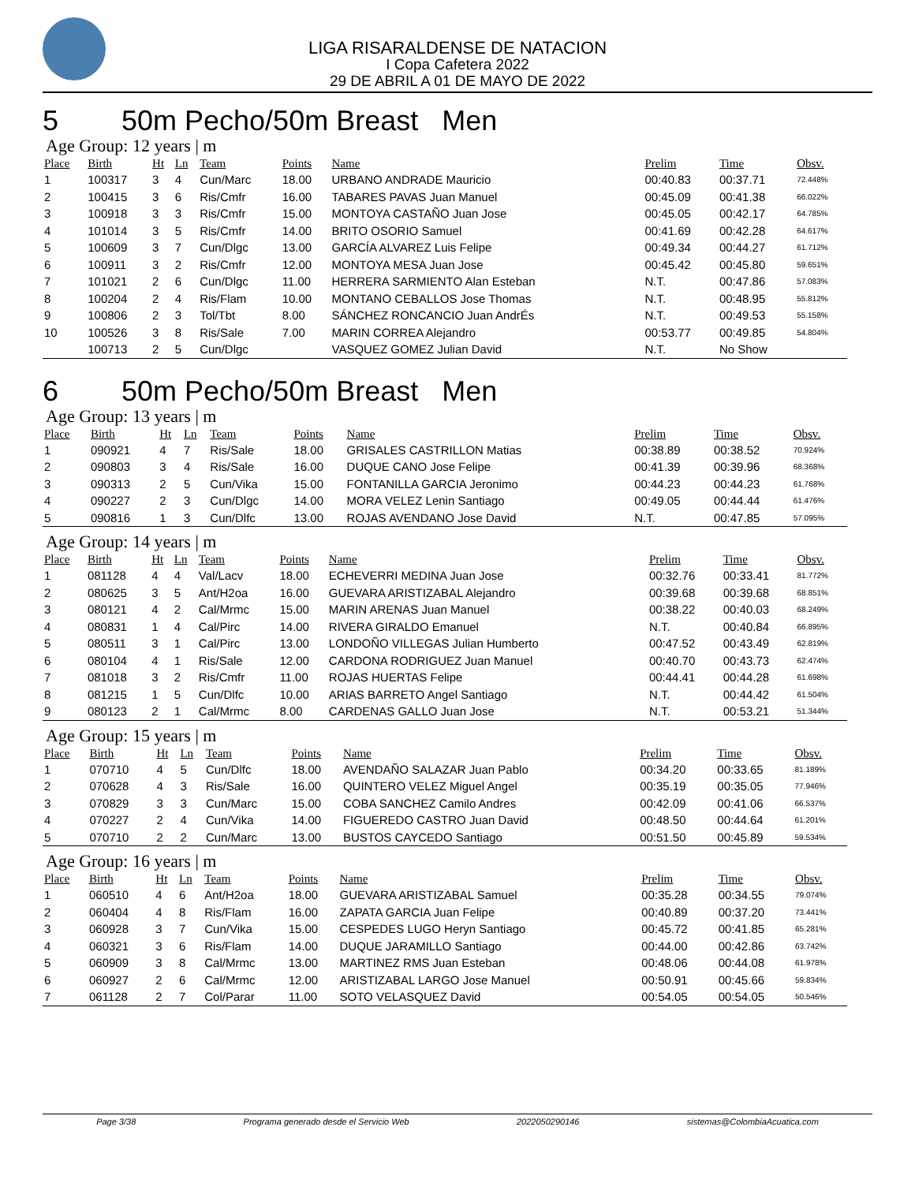LIGA RISARALDENSE DE NATACION
I Copa Cafetera 2022
29 DE ABRIL A 01 DE MAYO DE 2022
5 50m Pecho/50m Breast Men
Age Group: 12 years | m
| Place | Birth | Ht | Ln | Team | Points | Name | Prelim | Time | Obsv. |
| --- | --- | --- | --- | --- | --- | --- | --- | --- | --- |
| 1 | 100317 | 3 | 4 | Cun/Marc | 18.00 | URBANO ANDRADE Mauricio | 00:40.83 | 00:37.71 | 72.448% |
| 2 | 100415 | 3 | 6 | Ris/Cmfr | 16.00 | TABARES PAVAS Juan Manuel | 00:45.09 | 00:41.38 | 66.022% |
| 3 | 100918 | 3 | 3 | Ris/Cmfr | 15.00 | MONTOYA CASTAÑO Juan Jose | 00:45.05 | 00:42.17 | 64.785% |
| 4 | 101014 | 3 | 5 | Ris/Cmfr | 14.00 | BRITO OSORIO Samuel | 00:41.69 | 00:42.28 | 64.617% |
| 5 | 100609 | 3 | 7 | Cun/Dlgc | 13.00 | GARCÍA ALVAREZ Luis Felipe | 00:49.34 | 00:44.27 | 61.712% |
| 6 | 100911 | 3 | 2 | Ris/Cmfr | 12.00 | MONTOYA MESA Juan Jose | 00:45.42 | 00:45.80 | 59.651% |
| 7 | 101021 | 2 | 6 | Cun/Dlgc | 11.00 | HERRERA SARMIENTO Alan Esteban | N.T. | 00:47.86 | 57.083% |
| 8 | 100204 | 2 | 4 | Ris/Flam | 10.00 | MONTANO CEBALLOS Jose Thomas | N.T. | 00:48.95 | 55.812% |
| 9 | 100806 | 2 | 3 | Tol/Tbt | 8.00 | SÁNCHEZ RONCANCIO Juan AndrÉs | N.T. | 00:49.53 | 55.158% |
| 10 | 100526 | 3 | 8 | Ris/Sale | 7.00 | MARIN CORREA Alejandro | 00:53.77 | 00:49.85 | 54.804% |
| | 100713 | 2 | 5 | Cun/Dlgc | | VASQUEZ GOMEZ Julian David | N.T. | No Show | |
6 50m Pecho/50m Breast Men
Age Group: 13 years | m
| Place | Birth | Ht | Ln | Team | Points | Name | Prelim | Time | Obsv. |
| --- | --- | --- | --- | --- | --- | --- | --- | --- | --- |
| 1 | 090921 | 4 | 7 | Ris/Sale | 18.00 | GRISALES CASTRILLON Matias | 00:38.89 | 00:38.52 | 70.924% |
| 2 | 090803 | 3 | 4 | Ris/Sale | 16.00 | DUQUE CANO Jose Felipe | 00:41.39 | 00:39.96 | 68.368% |
| 3 | 090313 | 2 | 5 | Cun/Vika | 15.00 | FONTANILLA GARCIA Jeronimo | 00:44.23 | 00:44.23 | 61.768% |
| 4 | 090227 | 2 | 3 | Cun/Dlgc | 14.00 | MORA VELEZ Lenin Santiago | 00:49.05 | 00:44.44 | 61.476% |
| 5 | 090816 | 1 | 3 | Cun/Dlfc | 13.00 | ROJAS AVENDANO Jose David | N.T. | 00:47.85 | 57.095% |
Age Group: 14 years | m
| Place | Birth | Ht | Ln | Team | Points | Name | Prelim | Time | Obsv. |
| --- | --- | --- | --- | --- | --- | --- | --- | --- | --- |
| 1 | 081128 | 4 | 4 | Val/Lacv | 18.00 | ECHEVERRI MEDINA Juan Jose | 00:32.76 | 00:33.41 | 81.772% |
| 2 | 080625 | 3 | 5 | Ant/H2oa | 16.00 | GUEVARA ARISTIZABAL Alejandro | 00:39.68 | 00:39.68 | 68.851% |
| 3 | 080121 | 4 | 2 | Cal/Mrmc | 15.00 | MARIN ARENAS Juan Manuel | 00:38.22 | 00:40.03 | 68.249% |
| 4 | 080831 | 1 | 4 | Cal/Pirc | 14.00 | RIVERA GIRALDO Emanuel | N.T. | 00:40.84 | 66.895% |
| 5 | 080511 | 3 | 1 | Cal/Pirc | 13.00 | LONDOÑO VILLEGAS Julian Humberto | 00:47.52 | 00:43.49 | 62.819% |
| 6 | 080104 | 4 | 1 | Ris/Sale | 12.00 | CARDONA RODRIGUEZ Juan Manuel | 00:40.70 | 00:43.73 | 62.474% |
| 7 | 081018 | 3 | 2 | Ris/Cmfr | 11.00 | ROJAS HUERTAS Felipe | 00:44.41 | 00:44.28 | 61.698% |
| 8 | 081215 | 1 | 5 | Cun/Dlfc | 10.00 | ARIAS BARRETO Angel Santiago | N.T. | 00:44.42 | 61.504% |
| 9 | 080123 | 2 | 1 | Cal/Mrmc | 8.00 | CARDENAS GALLO Juan Jose | N.T. | 00:53.21 | 51.344% |
Age Group: 15 years | m
| Place | Birth | Ht | Ln | Team | Points | Name | Prelim | Time | Obsv. |
| --- | --- | --- | --- | --- | --- | --- | --- | --- | --- |
| 1 | 070710 | 4 | 5 | Cun/Dlfc | 18.00 | AVENDAÑO SALAZAR Juan Pablo | 00:34.20 | 00:33.65 | 81.189% |
| 2 | 070628 | 4 | 3 | Ris/Sale | 16.00 | QUINTERO VELEZ Miguel Angel | 00:35.19 | 00:35.05 | 77.946% |
| 3 | 070829 | 3 | 3 | Cun/Marc | 15.00 | COBA SANCHEZ Camilo Andres | 00:42.09 | 00:41.06 | 66.537% |
| 4 | 070227 | 2 | 4 | Cun/Vika | 14.00 | FIGUEREDO CASTRO Juan David | 00:48.50 | 00:44.64 | 61.201% |
| 5 | 070710 | 2 | 2 | Cun/Marc | 13.00 | BUSTOS CAYCEDO Santiago | 00:51.50 | 00:45.89 | 59.534% |
Age Group: 16 years | m
| Place | Birth | Ht | Ln | Team | Points | Name | Prelim | Time | Obsv. |
| --- | --- | --- | --- | --- | --- | --- | --- | --- | --- |
| 1 | 060510 | 4 | 6 | Ant/H2oa | 18.00 | GUEVARA ARISTIZABAL Samuel | 00:35.28 | 00:34.55 | 79.074% |
| 2 | 060404 | 4 | 8 | Ris/Flam | 16.00 | ZAPATA GARCIA Juan Felipe | 00:40.89 | 00:37.20 | 73.441% |
| 3 | 060928 | 3 | 7 | Cun/Vika | 15.00 | CESPEDES LUGO Heryn Santiago | 00:45.72 | 00:41.85 | 65.281% |
| 4 | 060321 | 3 | 6 | Ris/Flam | 14.00 | DUQUE JARAMILLO Santiago | 00:44.00 | 00:42.86 | 63.742% |
| 5 | 060909 | 3 | 8 | Cal/Mrmc | 13.00 | MARTINEZ RMS Juan Esteban | 00:48.06 | 00:44.08 | 61.978% |
| 6 | 060927 | 2 | 6 | Cal/Mrmc | 12.00 | ARISTIZABAL LARGO Jose Manuel | 00:50.91 | 00:45.66 | 59.834% |
| 7 | 061128 | 2 | 7 | Col/Parar | 11.00 | SOTO VELASQUEZ David | 00:54.05 | 00:54.05 | 50.546% |
Page 3/38 Programa generado desde el Servicio Web 2022050290146 sistemas@ColombiaAcuatica.com